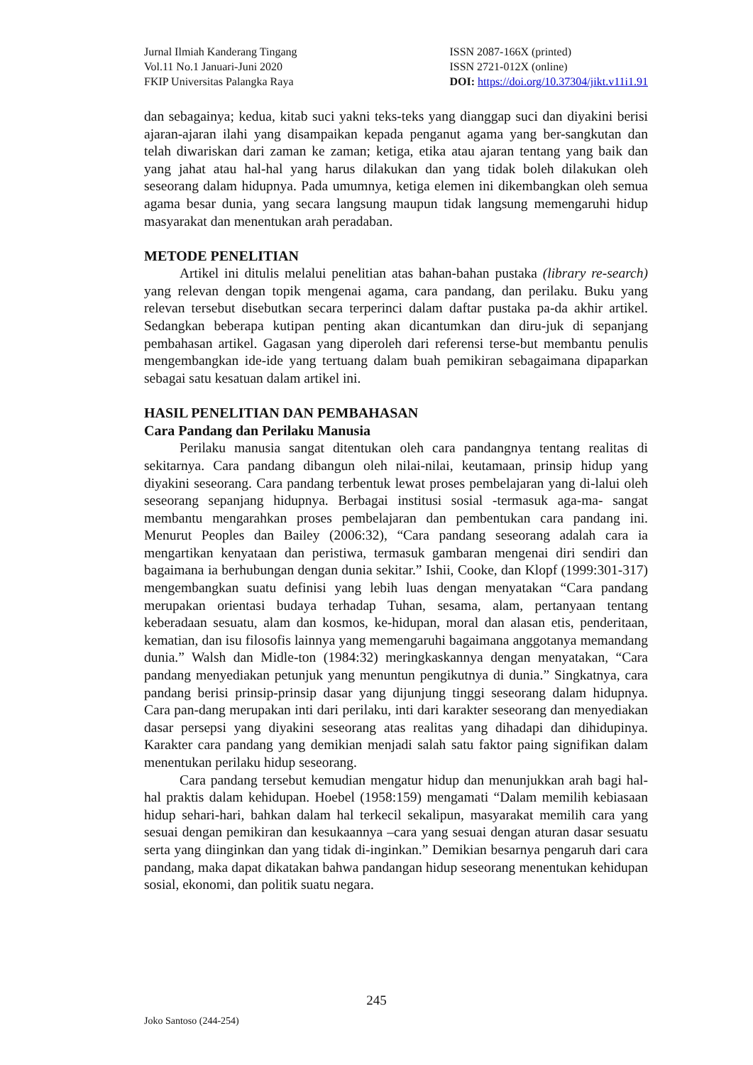Jurnal Ilmiah Kanderang Tingang
Vol.11 No.1 Januari-Juni 2020
FKIP Universitas Palangka Raya
ISSN 2087-166X (printed)
ISSN 2721-012X (online)
DOI: https://doi.org/10.37304/jikt.v11i1.91
dan sebagainya; kedua, kitab suci yakni teks-teks yang dianggap suci dan diyakini berisi ajaran-ajaran ilahi yang disampaikan kepada penganut agama yang ber-sangkutan dan telah diwariskan dari zaman ke zaman; ketiga, etika atau ajaran tentang yang baik dan yang jahat atau hal-hal yang harus dilakukan dan yang tidak boleh dilakukan oleh seseorang dalam hidupnya. Pada umumnya, ketiga elemen ini dikembangkan oleh semua agama besar dunia, yang secara langsung maupun tidak langsung memengaruhi hidup masyarakat dan menentukan arah peradaban.
METODE PENELITIAN
Artikel ini ditulis melalui penelitian atas bahan-bahan pustaka (library re-search) yang relevan dengan topik mengenai agama, cara pandang, dan perilaku. Buku yang relevan tersebut disebutkan secara terperinci dalam daftar pustaka pa-da akhir artikel. Sedangkan beberapa kutipan penting akan dicantumkan dan diru-juk di sepanjang pembahasan artikel. Gagasan yang diperoleh dari referensi terse-but membantu penulis mengembangkan ide-ide yang tertuang dalam buah pemikiran sebagaimana dipaparkan sebagai satu kesatuan dalam artikel ini.
HASIL PENELITIAN DAN PEMBAHASAN
Cara Pandang dan Perilaku Manusia
Perilaku manusia sangat ditentukan oleh cara pandangnya tentang realitas di sekitarnya. Cara pandang dibangun oleh nilai-nilai, keutamaan, prinsip hidup yang diyakini seseorang. Cara pandang terbentuk lewat proses pembelajaran yang di-lalui oleh seseorang sepanjang hidupnya. Berbagai institusi sosial -termasuk aga-ma- sangat membantu mengarahkan proses pembelajaran dan pembentukan cara pandang ini. Menurut Peoples dan Bailey (2006:32), “Cara pandang seseorang adalah cara ia mengartikan kenyataan dan peristiwa, termasuk gambaran mengenai diri sendiri dan bagaimana ia berhubungan dengan dunia sekitar.” Ishii, Cooke, dan Klopf (1999:301-317) mengembangkan suatu definisi yang lebih luas dengan menyatakan “Cara pandang merupakan orientasi budaya terhadap Tuhan, sesama, alam, pertanyaan tentang keberadaan sesuatu, alam dan kosmos, ke-hidupan, moral dan alasan etis, penderitaan, kematian, dan isu filosofis lainnya yang memengaruhi bagaimana anggotanya memandang dunia.” Walsh dan Midle-ton (1984:32) meringkaskannya dengan menyatakan, “Cara pandang menyediakan petunjuk yang menuntun pengikutnya di dunia.” Singkatnya, cara pandang berisi prinsip-prinsip dasar yang dijunjung tinggi seseorang dalam hidupnya. Cara pan-dang merupakan inti dari perilaku, inti dari karakter seseorang dan menyediakan dasar persepsi yang diyakini seseorang atas realitas yang dihadapi dan dihidupinya. Karakter cara pandang yang demikian menjadi salah satu faktor paing signifikan dalam menentukan perilaku hidup seseorang.
Cara pandang tersebut kemudian mengatur hidup dan menunjukkan arah bagi hal-hal praktis dalam kehidupan. Hoebel (1958:159) mengamati “Dalam memilih kebiasaan hidup sehari-hari, bahkan dalam hal terkecil sekalipun, masyarakat memilih cara yang sesuai dengan pemikiran dan kesukaannya –cara yang sesuai dengan aturan dasar sesuatu serta yang diinginkan dan yang tidak di-inginkan.” Demikian besarnya pengaruh dari cara pandang, maka dapat dikatakan bahwa pandangan hidup seseorang menentukan kehidupan sosial, ekonomi, dan politik suatu negara.
245
Joko Santoso (244-254)